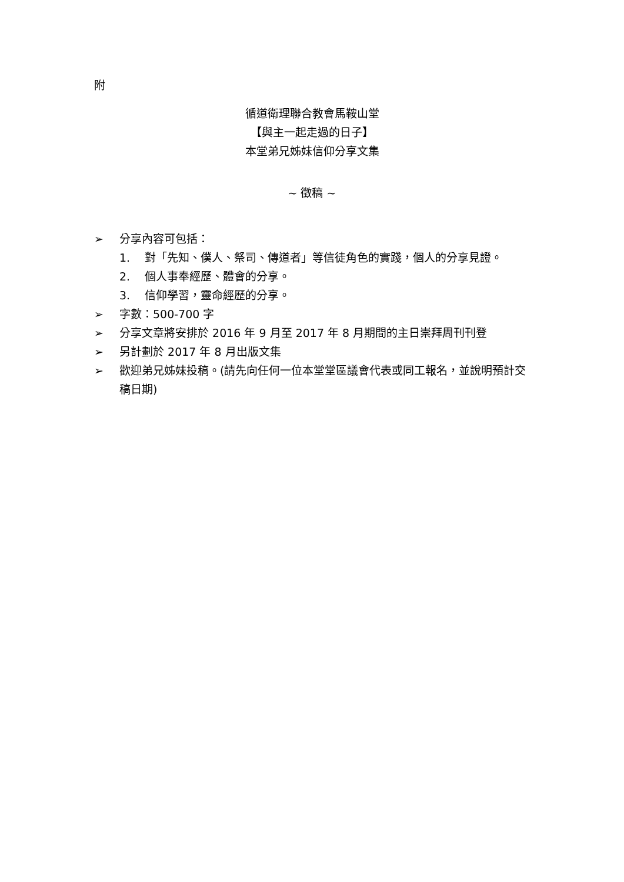附
循道衛理聯合教會馬鞍山堂
【與主一起走過的日子】
本堂弟兄姊妹信仰分享文集
~ 徵稿 ~
➢ 分享內容可包括：
1. 對「先知、僕人、祭司、傳道者」等信徒角色的實踐，個人的分享見證。
2. 個人事奉經歷、體會的分享。
3. 信仰學習，靈命經歷的分享。
➢ 字數：500-700 字
➢ 分享文章將安排於 2016 年 9 月至 2017 年 8 月期間的主日崇拜周刊刊登
➢ 另計劃於 2017 年 8 月出版文集
➢ 歡迎弟兄姊妹投稿。(請先向任何一位本堂堂區議會代表或同工報名，並說明預計交稿日期)